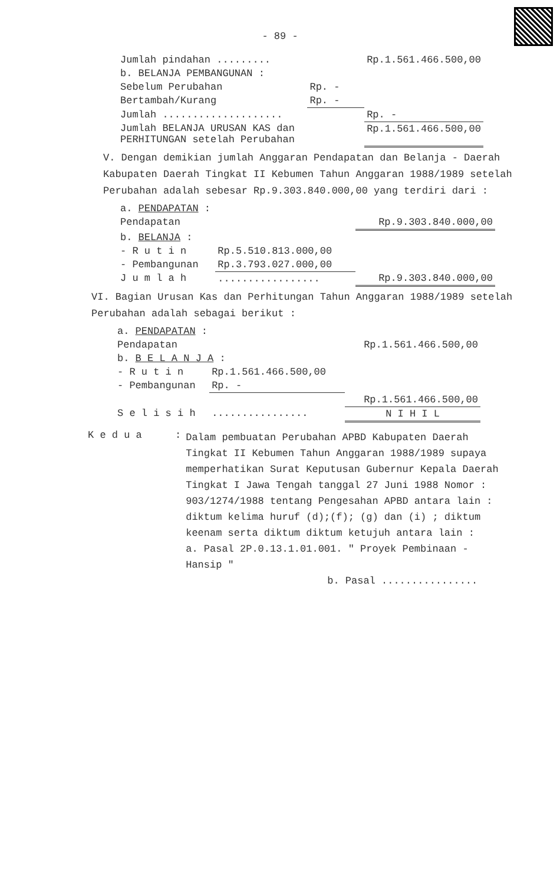- 89 -
| Jumlah pindahan ......... | | Rp.1.561.466.500,00 |
| b. BELANJA PEMBANGUNAN : | | |
| Sebelum Perubahan | Rp. - | |
| Bertambah/Kurang | Rp. - | |
| Jumlah .................... | | Rp. - |
| Jumlah BELANJA URUSAN KAS dan PERHITUNGAN setelah Perubahan | | Rp.1.561.466.500,00 |
V. Dengan demikian jumlah Anggaran Pendapatan dan Belanja - Daerah Kabupaten Daerah Tingkat II Kebumen Tahun Anggaran 1988/1989 setelah Perubahan adalah sebesar Rp.9.303.840.000,00 yang terdiri dari :
| a. PENDAPATAN : | | |
| Pendapatan | | Rp.9.303.840.000,00 |
| b. BELANJA : | | |
| - R u t i n | Rp.5.510.813.000,00 | |
| - Pembangunan | Rp.3.793.027.000,00 | |
| J u m l a h | ................. | Rp.9.303.840.000,00 |
VI. Bagian Urusan Kas dan Perhitungan Tahun Anggaran 1988/1989 setelah Perubahan adalah sebagai berikut :
| a. PENDAPATAN : | | |
| Pendapatan | | Rp.1.561.466.500,00 |
| b. B E L A N J A : | | |
| - R u t i n | Rp.1.561.466.500,00 | |
| - Pembangunan | Rp. - | |
| | | Rp.1.561.466.500,00 |
| S e l i s i h | ................ | N I H I L |
| K e d u a | : | Dalam pembuatan Perubahan APBD Kabupaten Daerah Tingkat II Kebumen Tahun Anggaran 1988/1989 supaya memperhatikan Surat Keputusan Gubernur Kepala Daerah Tingkat I Jawa Tengah tanggal 27 Juni 1988 Nomor : 903/1274/1988 tentang Pengesahan APBD antara lain : diktum kelima huruf (d);(f); (g) dan (i) ; diktum keenam serta diktum diktum ketujuh antara lain : a. Pasal 2P.0.13.1.01.001. " Proyek Pembinaan - Hansip " b. Pasal ................ |